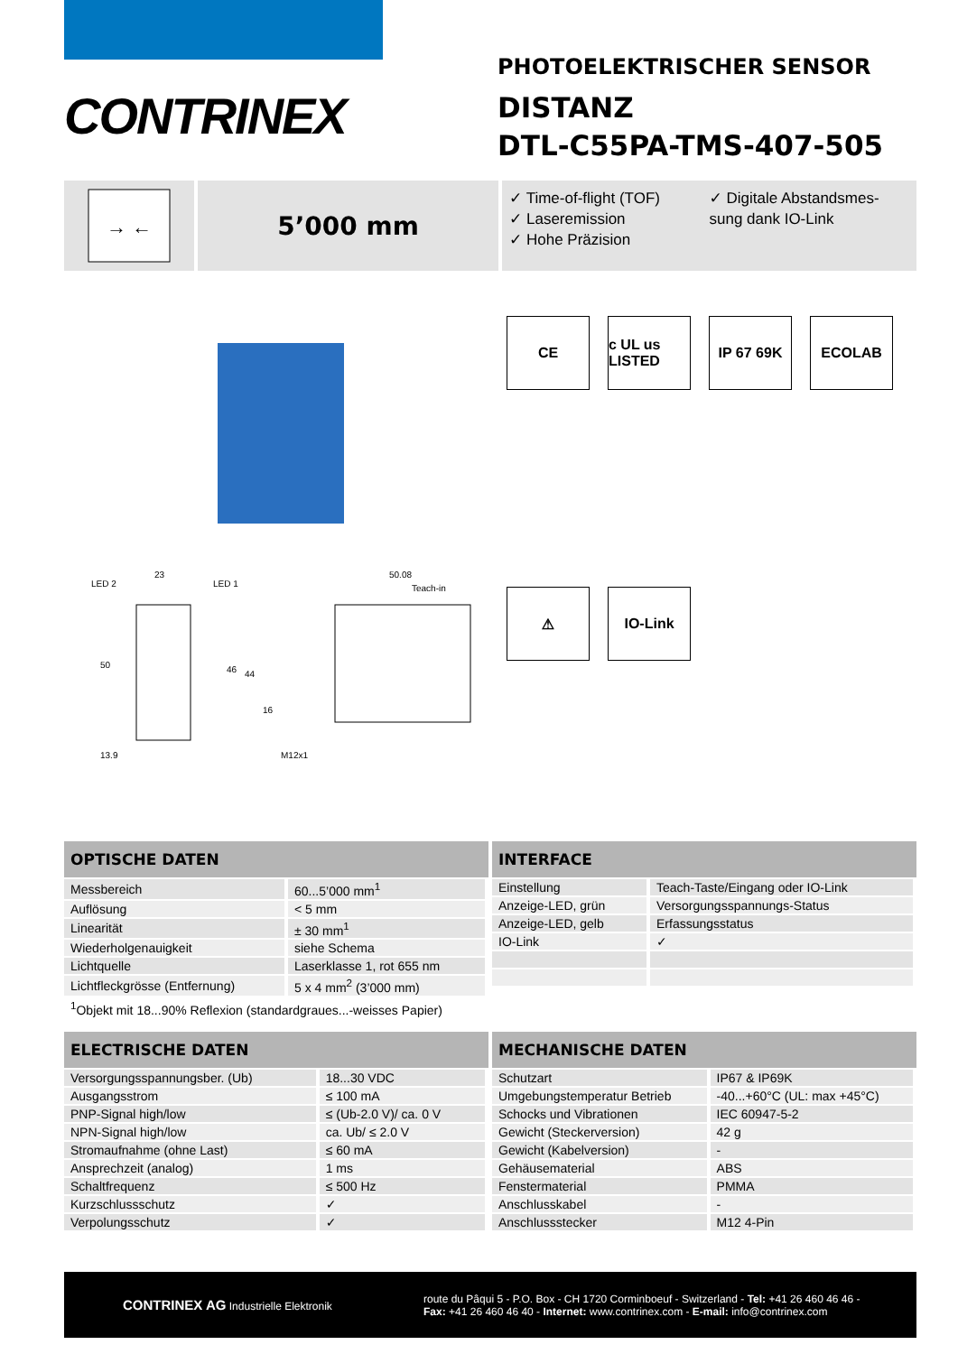CONTRINEX
PHOTOELEKTRISCHER SENSOR
DISTANZ
DTL-C55PA-TMS-407-505
→ ←
5’000 mm
✓ Time-of-flight (TOF)
✓ Laseremission
✓ Hohe Präzision
✓ Digitale Abstandsmes-
sung dank IO-Link
LED 2
23
LED 1
50.08
Teach-in
50
46
44
16
13.9
M12x1
CE
c UL us LISTED
IP 67 69K
ECOLAB
⚠
IO-Link
| OPTISCHE DATEN | |
| --- | --- |
| Messbereich | 60...5’000 mm<sup>1</sup> |
| Auflösung | < 5 mm |
| Linearität | ± 30 mm<sup>1</sup> |
| Wiederholgenauigkeit | siehe Schema |
| Lichtquelle | Laserklasse 1, rot 655 nm |
| Lichtfleckgrösse (Entfernung) | 5 x 4 mm<sup>2</sup> (3’000 mm) |
<sup>1</sup> Objekt mit 18...90% Reflexion (standardgraues...-weisses Papier)
| INTERFACE | |
| --- | --- |
| Einstellung | Teach-Taste/Eingang oder IO-Link |
| Anzeige-LED, grün | Versorgungsspannungs-Status |
| Anzeige-LED, gelb | Erfassungsstatus |
| IO-Link | ✓ |
| ELECTRISCHE DATEN | |
| --- | --- |
| Versorgungsspannungsber. (Ub) | 18...30 VDC |
| Ausgangsstrom | ≤ 100 mA |
| PNP-Signal high/low | ≤ (Ub-2.0 V)/ ca. 0 V |
| NPN-Signal high/low | ca. Ub/ ≤ 2.0 V |
| Stromaufnahme (ohne Last) | ≤ 60 mA |
| Ansprechzeit (analog) | 1 ms |
| Schaltfrequenz | ≤ 500 Hz |
| Kurzschlussschutz | ✓ |
| Verpolungsschutz | ✓ |
| MECHANISCHE DATEN | |
| --- | --- |
| Schutzart | IP67 & IP69K |
| Umgebungstemperatur Betrieb | -40...+60°C (UL: max +45°C) |
| Schocks und Vibrationen | IEC 60947-5-2 |
| Gewicht (Steckerversion) | 42 g |
| Gewicht (Kabelversion) | - |
| Gehäusematerial | ABS |
| Fenstermaterial | PMMA |
| Anschlusskabel | - |
| Anschlussstecker | M12 4-Pin |
CONTRINEX AG Industrielle Elektronik
route du Pâqui 5 - P.O. Box - CH 1720 Corminboeuf - Switzerland - Tel: +41 26 460 46 46 -
Fax: +41 26 460 46 40 - Internet: www.contrinex.com - E-mail: info@contrinex.com